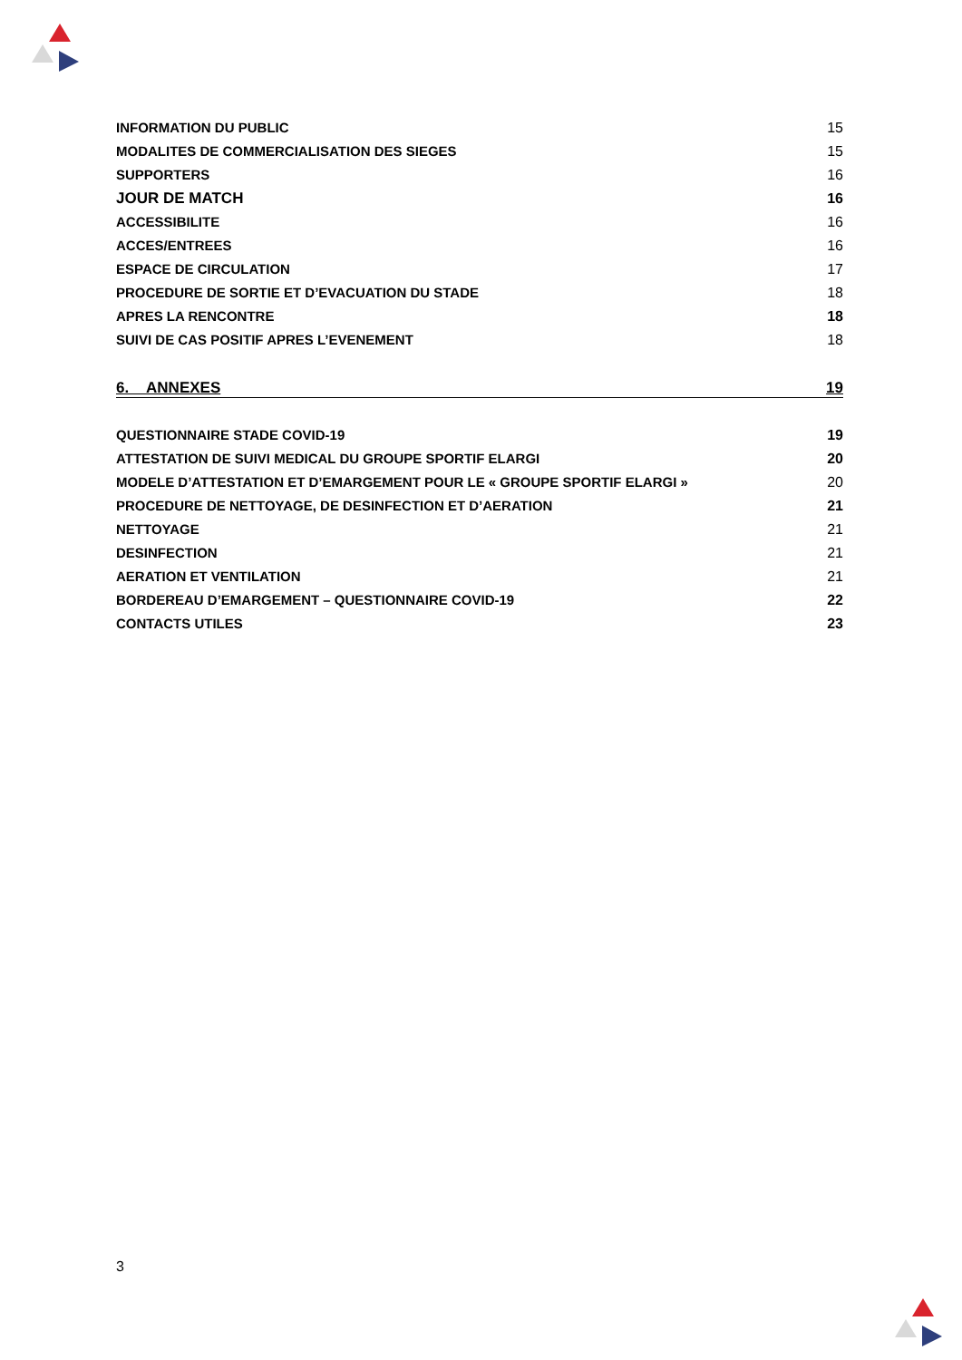INFORMATION DU PUBLIC 15
MODALITES DE COMMERCIALISATION DES SIEGES 15
SUPPORTERS 16
JOUR DE MATCH 16
ACCESSIBILITE 16
ACCES/ENTREES 16
ESPACE DE CIRCULATION 17
PROCEDURE DE SORTIE ET D’EVACUATION DU STADE 18
APRES LA RENCONTRE 18
SUIVI DE CAS POSITIF APRES L’EVENEMENT 18
6. ANNEXES 19
QUESTIONNAIRE STADE COVID-19 19
ATTESTATION DE SUIVI MEDICAL DU GROUPE SPORTIF ELARGI 20
MODELE D’ATTESTATION ET D’EMARGEMENT POUR LE « GROUPE SPORTIF ELARGI » 20
PROCEDURE DE NETTOYAGE, DE DESINFECTION ET D’AERATION 21
NETTOYAGE 21
DESINFECTION 21
AERATION ET VENTILATION 21
BORDEREAU D’EMARGEMENT – QUESTIONNAIRE COVID-19 22
CONTACTS UTILES 23
3